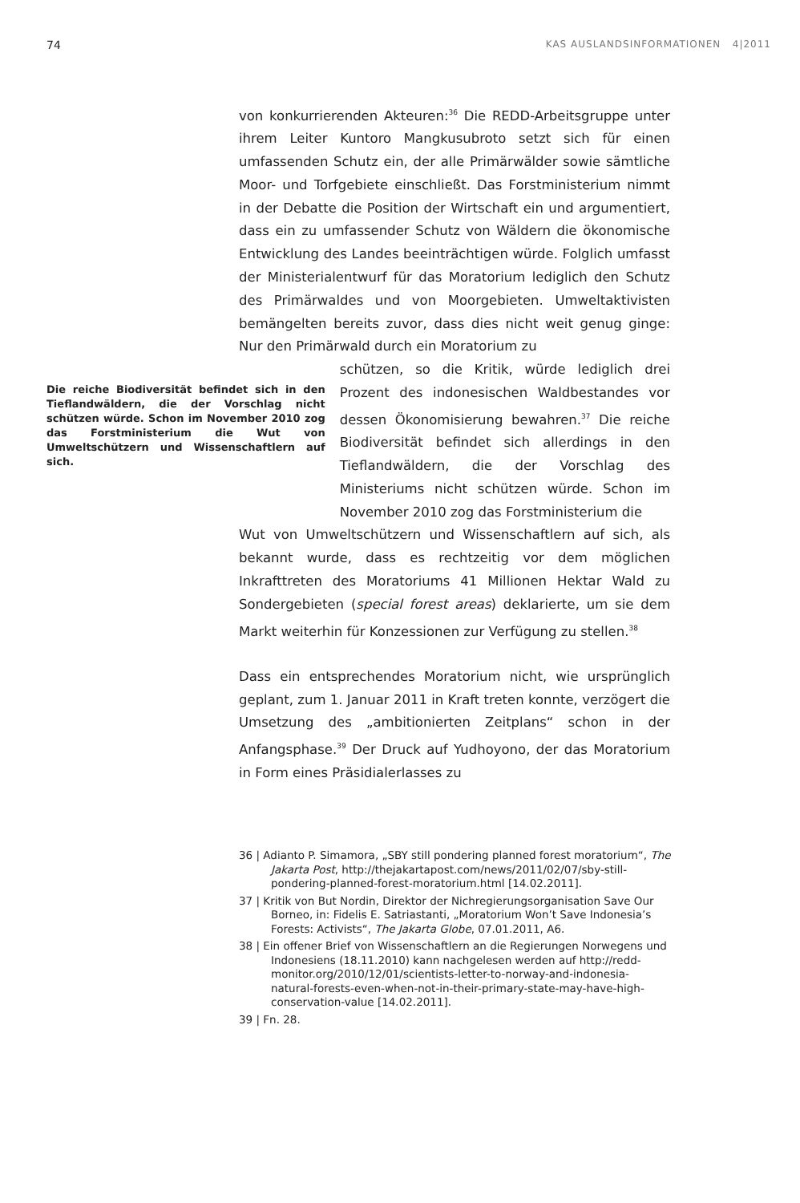74 KAS AUSLANDSINFORMATIONEN 4|2011
von konkurrierenden Akteuren:<sup>36</sup> Die REDD-Arbeitsgruppe unter ihrem Leiter Kuntoro Mangkusubroto setzt sich für einen umfassenden Schutz ein, der alle Primärwälder sowie sämtliche Moor- und Torfgebiete einschließt. Das Forstministerium nimmt in der Debatte die Position der Wirtschaft ein und argumentiert, dass ein zu umfassender Schutz von Wäldern die ökonomische Entwicklung des Landes beeinträchtigen würde. Folglich umfasst der Ministerialentwurf für das Moratorium lediglich den Schutz des Primärwaldes und von Moorgebieten. Umweltaktivisten bemängelten bereits zuvor, dass dies nicht weit genug ginge: Nur den Primärwald durch ein Moratorium zu
Die reiche Biodiversität befindet sich in den Tieflandwäldern, die der Vorschlag nicht schützen würde. Schon im November 2010 zog das Forstministerium die Wut von Umweltschützern und Wissenschaftlern auf sich.
schützen, so die Kritik, würde lediglich drei Prozent des indonesischen Waldbestandes vor dessen Ökonomisierung bewahren.<sup>37</sup> Die reiche Biodiversität befindet sich allerdings in den Tieflandwäldern, die der Vorschlag des Ministeriums nicht schützen würde. Schon im November 2010 zog das Forstministerium die
Wut von Umweltschützern und Wissenschaftlern auf sich, als bekannt wurde, dass es rechtzeitig vor dem möglichen Inkrafttreten des Moratoriums 41 Millionen Hektar Wald zu Sondergebieten (special forest areas) deklarierte, um sie dem Markt weiterhin für Konzessionen zur Verfügung zu stellen.<sup>38</sup>
Dass ein entsprechendes Moratorium nicht, wie ursprünglich geplant, zum 1. Januar 2011 in Kraft treten konnte, verzögert die Umsetzung des „ambitionierten Zeitplans“ schon in der Anfangsphase.<sup>39</sup> Der Druck auf Yudhoyono, der das Moratorium in Form eines Präsidialerlasses zu
36 | Adianto P. Simamora, „SBY still pondering planned forest moratorium“, The Jakarta Post, http://thejakartapost.com/news/2011/02/07/sby-still-pondering-planned-forest-moratorium.html [14.02.2011].
37 | Kritik von But Nordin, Direktor der Nichregierungsorganisation Save Our Borneo, in: Fidelis E. Satriastanti, „Moratorium Won’t Save Indonesia’s Forests: Activists“, The Jakarta Globe, 07.01.2011, A6.
38 | Ein offener Brief von Wissenschaftlern an die Regierungen Norwegens und Indonesiens (18.11.2010) kann nachgelesen werden auf http://redd-monitor.org/2010/12/01/scientists-letter-to-norway-and-indonesia-natural-forests-even-when-not-in-their-primary-state-may-have-high-conservation-value [14.02.2011].
39 | Fn. 28.